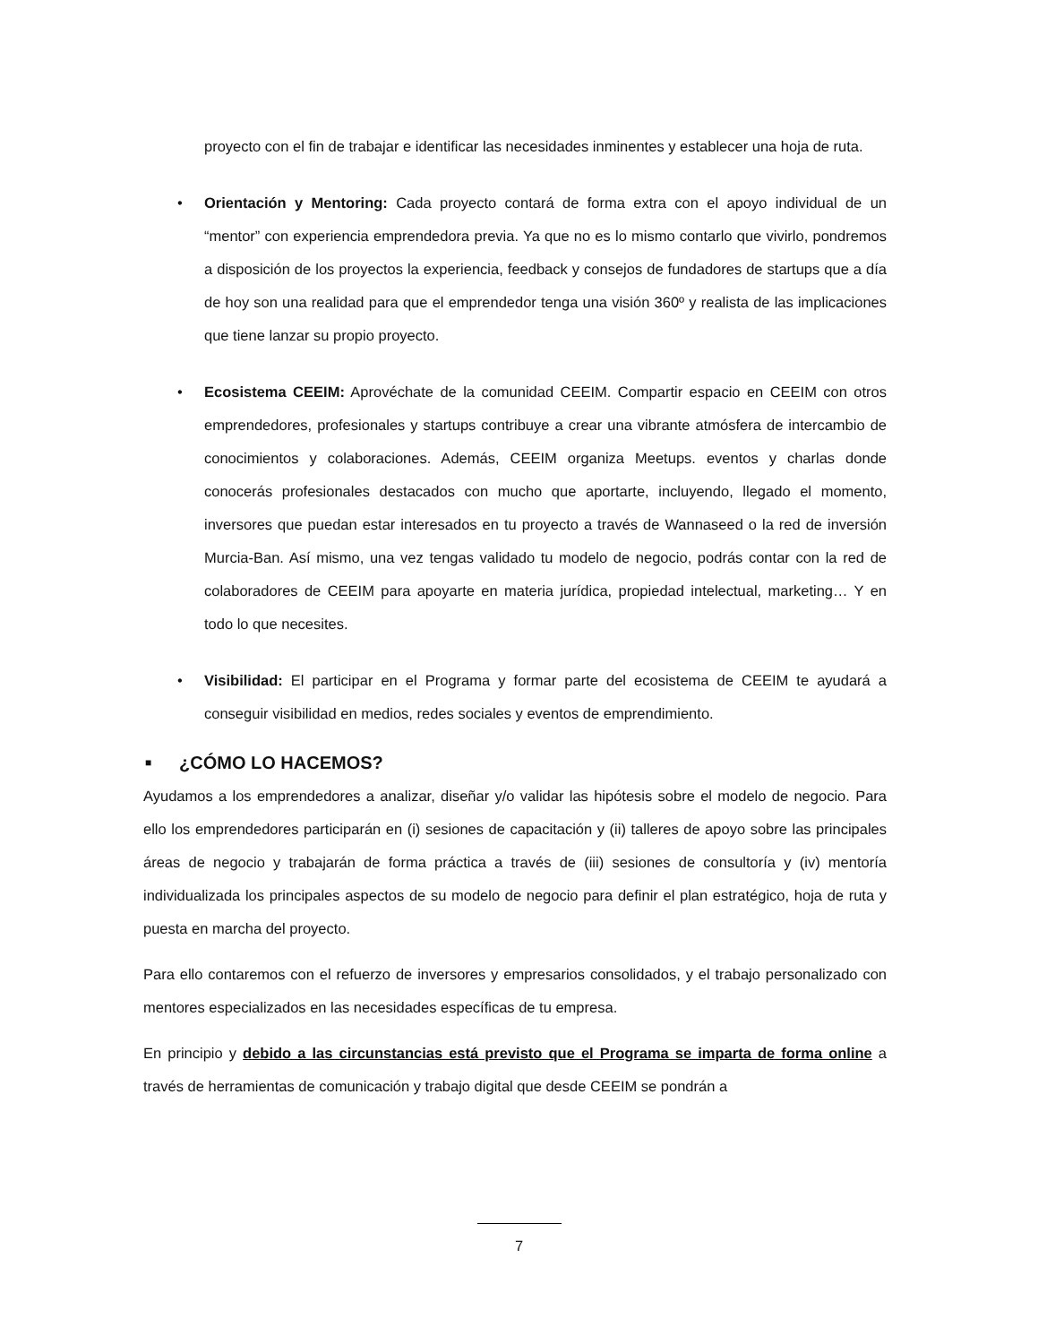proyecto con el fin de trabajar e identificar las necesidades inminentes y establecer una hoja de ruta.
• Orientación y Mentoring: Cada proyecto contará de forma extra con el apoyo individual de un “mentor” con experiencia emprendedora previa. Ya que no es lo mismo contarlo que vivirlo, pondremos a disposición de los proyectos la experiencia, feedback y consejos de fundadores de startups que a día de hoy son una realidad para que el emprendedor tenga una visión 360º y realista de las implicaciones que tiene lanzar su propio proyecto.
• Ecosistema CEEIM: Aprovéchate de la comunidad CEEIM. Compartir espacio en CEEIM con otros emprendedores, profesionales y startups contribuye a crear una vibrante atmósfera de intercambio de conocimientos y colaboraciones. Además, CEEIM organiza Meetups. eventos y charlas donde conocerás profesionales destacados con mucho que aportarte, incluyendo, llegado el momento, inversores que puedan estar interesados en tu proyecto a través de Wannaseed o la red de inversión Murcia-Ban. Así mismo, una vez tengas validado tu modelo de negocio, podrás contar con la red de colaboradores de CEEIM para apoyarte en materia jurídica, propiedad intelectual, marketing… Y en todo lo que necesites.
• Visibilidad: El participar en el Programa y formar parte del ecosistema de CEEIM te ayudará a conseguir visibilidad en medios, redes sociales y eventos de emprendimiento.
■ ¿CÓMO LO HACEMOS?
Ayudamos a los emprendedores a analizar, diseñar y/o validar las hipótesis sobre el modelo de negocio. Para ello los emprendedores participarán en (i) sesiones de capacitación y (ii) talleres de apoyo sobre las principales áreas de negocio y trabajarán de forma práctica a través de (iii) sesiones de consultoría y (iv) mentoría individualizada los principales aspectos de su modelo de negocio para definir el plan estratégico, hoja de ruta y puesta en marcha del proyecto.
Para ello contaremos con el refuerzo de inversores y empresarios consolidados, y el trabajo personalizado con mentores especializados en las necesidades específicas de tu empresa.
En principio y debido a las circunstancias está previsto que el Programa se imparta de forma online a través de herramientas de comunicación y trabajo digital que desde CEEIM se pondrán a
7